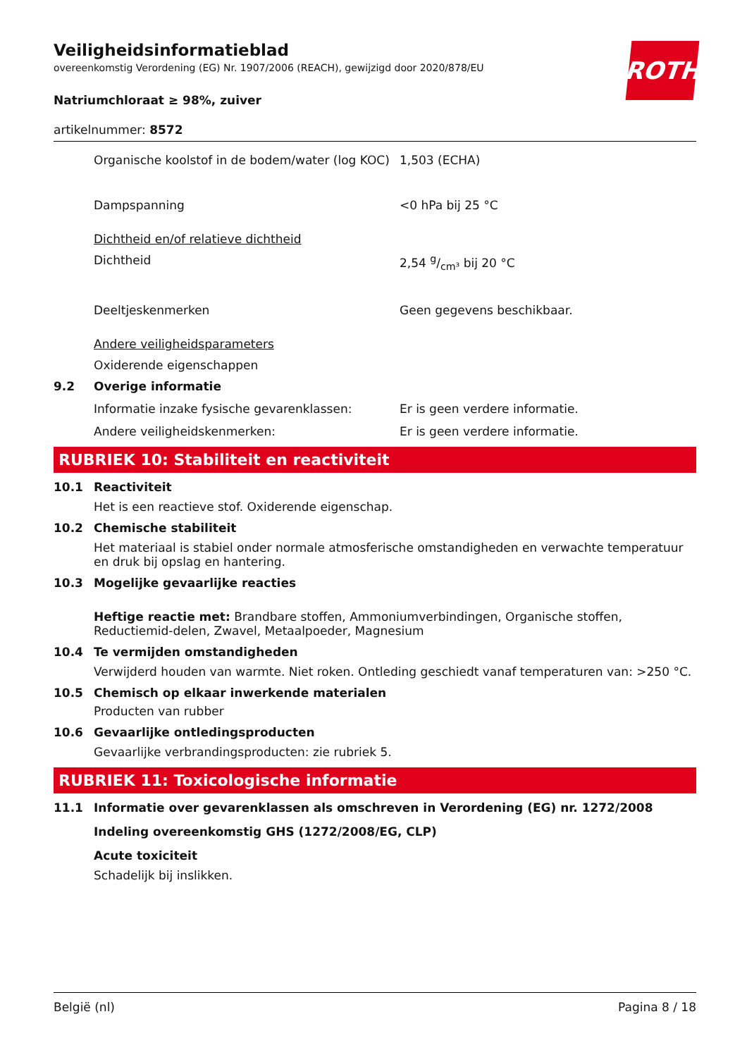ROTH
Veiligheidsinformatieblad
overeenkomstig Verordening (EG) Nr. 1907/2006 (REACH), gewijzigd door 2020/878/EU
Natriumchloraat ≥ 98%, zuiver
artikelnummer: 8572
Organische koolstof in de bodem/water (log KOC)
1,503 (ECHA)
Dampspanning <0 hPa bij 25 °C
Dichtheid en/of relatieve dichtheid
Dichtheid 2,54 g/cm³ bij 20 °C
Deeltjeskenmerken Geen gegevens beschikbaar.
Andere veiligheidsparameters
Oxiderende eigenschappen
9.2 Overige informatie
Informatie inzake fysische gevarenklassen: Er is geen verdere informatie.
Andere veiligheidskenmerken: Er is geen verdere informatie.
RUBRIEK 10: Stabiliteit en reactiviteit
10.1 Reactiviteit
Het is een reactieve stof. Oxiderende eigenschap.
10.2 Chemische stabiliteit
Het materiaal is stabiel onder normale atmosferische omstandigheden en verwachte temperatuur en druk bij opslag en hantering.
10.3 Mogelijke gevaarlijke reacties
Heftige reactie met: Brandbare stoffen, Ammoniumverbindingen, Organische stoffen, Reductiemid-delen, Zwavel, Metaalpoeder, Magnesium
10.4 Te vermijden omstandigheden
Verwijderd houden van warmte. Niet roken. Ontleding geschiedt vanaf temperaturen van: >250 °C.
10.5 Chemisch op elkaar inwerkende materialen
Producten van rubber
10.6 Gevaarlijke ontledingsproducten
Gevaarlijke verbrandingsproducten: zie rubriek 5.
RUBRIEK 11: Toxicologische informatie
11.1 Informatie over gevarenklassen als omschreven in Verordening (EG) nr. 1272/2008
Indeling overeenkomstig GHS (1272/2008/EG, CLP)
Acute toxiciteit
Schadelijk bij inslikken.
België (nl) Pagina 8 / 18